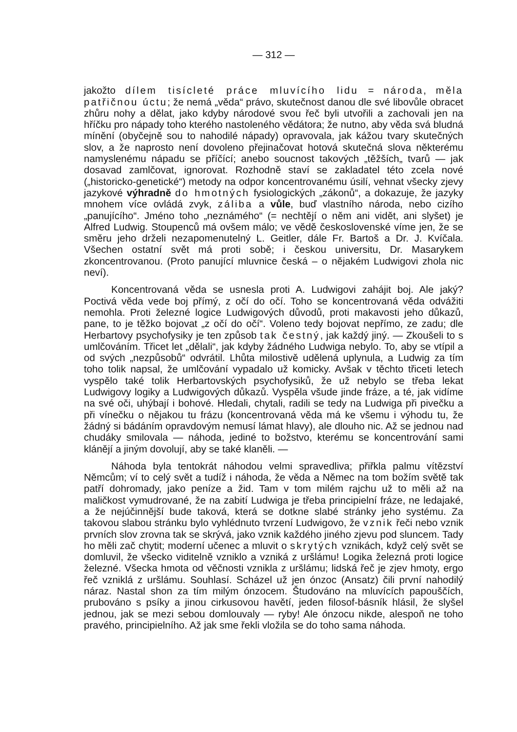— 312 —
jakožto dílem tisícleté práce mluvícího lidu = národa, měla patřičnou úctu; že nemá „věda“ právo, skutečnost danou dle své libovůle obracet zhůru nohy a dělat, jako kdyby národové svou řeč byli utvořili a zachovali jen na hříčku pro nápady toho kterého nastoleného vědátora; že nutno, aby věda svá bludná mínění (obyčejně sou to nahodilé nápady) opravovala, jak kážou tvary skutečných slov, a že naprosto není dovoleno přejinačovat hotová skutečná slova některému namyslenému nápadu se příčící; anebo soucnost takových „těžších„ tvarů — jak dosavad zamlčovat, ignorovat. Rozhodně staví se zakladatel této zcela nové („historicko-genetické“) metody na odpor koncentrovanému úsilí, vehnat všecky zjevy jazykové výhradně do hmotných fysiologických „zákonů“, a dokazuje, že jazyky mnohem více ovládá zvyk, záliba a vůle, buď vlastního národa, nebo cizího „panujícího“. Jméno toho „neznámého“ (= nechtějí o něm ani vidět, ani slyšet) je Alfred Ludwig. Stoupenců má ovšem málo; ve vědě československé víme jen, že se směru jeho drželi nezapomenutelný L. Geitler, dále Fr. Bartoš a Dr. J. Kvíčala. Všechen ostatní svět má proti sobě; i českou universitu, Dr. Masarykem zkoncentrovanou. (Proto panující mluvnice česká – o nějakém Ludwigovi zhola nic neví).
Koncentrovaná věda se usnesla proti A. Ludwigovi zahájit boj. Ale jaký? Poctivá věda vede boj přímý, z očí do očí. Toho se koncentrovaná věda odvážiti nemohla. Proti železné logice Ludwigových důvodů, proti makavosti jeho důkazů, pane, to je těžko bojovat „z očí do očí“. Voleno tedy bojovat nepřímo, ze zadu; dle Herbartovy psychofysiky je ten způsob tak čestný, jak každý jiný. — Zkoušeli to s umlčováním. Třicet let „dělali“, jak kdyby žádného Ludwiga nebylo. To, aby se vtípil a od svých „nezpůsobů“ odvrátil. Lhůta milostivě udělená uplynula, a Ludwig za tím toho tolik napsal, že umlčování vypadalo už komicky. Avšak v těchto třiceti letech vyspělo také tolik Herbartovských psychofysiků, že už nebylo se třeba lekat Ludwigovy logiky a Ludwigových důkazů. Vyspěla všude jinde fráze, a té, jak vidíme na své oči, uhýbají i bohové. Hledali, chytali, radili se tedy na Ludwiga při pivečku a při vínečku o nějakou tu frázu (koncentrovaná věda má ke všemu i výhodu tu, že žádný si bádáním opravdovým nemusí lámat hlavy), ale dlouho nic. Až se jednou nad chudáky smilovala — náhoda, jediné to božstvo, kterému se koncentrování sami klánějí a jiným dovolují, aby se také klaněli. —
Náhoda byla tentokrát náhodou velmi spravedliva; přiřkla palmu vítězství Němcům; ví to celý svět a tudíž i náhoda, že věda a Němec na tom božím světě tak patří dohromady, jako peníze a žid. Tam v tom milém rajchu už to měli až na maličkost vymudrované, že na zabití Ludwiga je třeba principielní fráze, ne ledajaké, a že nejúčinnější bude taková, která se dotkne slabé stránky jeho systému. Za takovou slabou stránku bylo vyhlédnuto tvrzení Ludwigovo, že vznik řeči nebo vznik prvních slov zrovna tak se skrývá, jako vznik každého jiného zjevu pod sluncem. Tady ho měli zač chytit; moderní učenec a mluvit o skrytých vznikách, když celý svět se domluvil, že všecko viditelně vzniklo a vzniká z uršlámu! Logika železná proti logice železné. Všecka hmota od věčnosti vznikla z uršlámu; lidská řeč je zjev hmoty, ergo řeč vzniklá z uršlámu. Souhlasí. Scházel už jen ónzoc (Ansatz) čili první nahodilý náraz. Nastal shon za tím milým ónzocem. Študováno na mluvících papouščích, prubováno s psíky a jinou cirkusovou havětí, jeden filosof-básník hlásil, že slyšel jednou, jak se mezi sebou domlouvaly — ryby! Ale ónzocu nikde, alespoň ne toho pravého, principielního. Až jak sme řekli vložila se do toho sama náhoda.